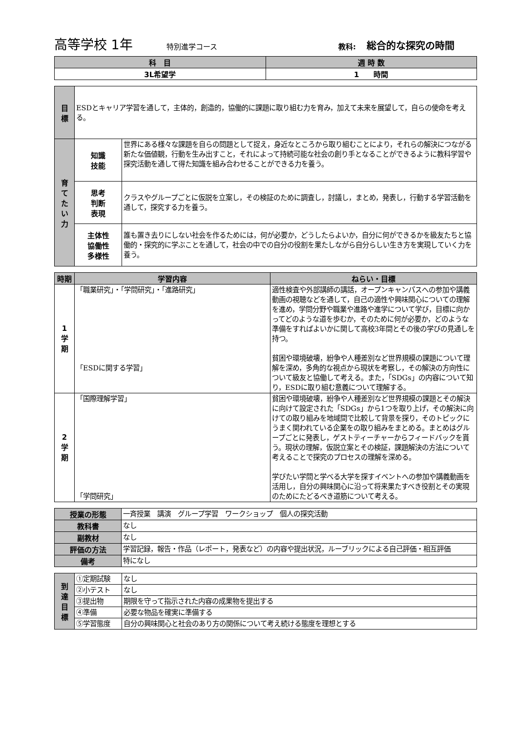高等学校 1年 特別進学コース 教科: 総合的な探究の時間
| 科 目 | 週 時 数 |
| --- | --- |
| 3L希望学 | 1 時間 |
| 目 標 | ESDとキャリア学習を通して，主体的，創造的，協働的に課題に取り組む力を育み，加えて未来を展望して，自らの使命を考える。 | |
| 育 て た い 力 | 知識 技能 | 世界にある様々な課題を自らの問題として捉え，身近なところから取り組むことにより，それらの解決につながる新たな価値観，行動を生み出すこと，それによって持続可能な社会の創り手となることができるように教科学習や探究活動を通して得た知識を組み合わせることができる力を養う。 |
| | 思考 判断 表現 | クラスやグループごとに仮説を立案し，その検証のために調査し，討議し，まとめ，発表し，行動する学習活動を通して，探究する力を養う。 |
| | 主体性 協働性 多様性 | 誰も置き去りにしない社会を作るためには，何が必要か，どうしたらよいか，自分に何ができるかを級友たちと協働的・探究的に学ぶことを通して，社会の中での自分の役割を果たしながら自分らしい生き方を実現していく力を養う。 |
| 時期 | 学習内容 | ねらい・目標 |
| --- | --- | --- |
| 1 学 期 | 「職業研究」・「学問研究」・「進路研究」 「ESDに関する学習」 | 適性検査や外部講師の講話，オープンキャンパスへの参加や講義動画の視聴などを通して，自己の適性や興味関心についての理解を進め，学問分野や職業や進路や進学について学び，目標に向かってどのような道を歩むか，そのために何が必要か，どのような準備をすればよいかに関して高校3年間とその後の学びの見通しを持つ。 貧困や環境破壊，紛争や人種差別など世界規模の課題について理解を深め，多角的な視点から現状を考察し，その解決の方向性について級友と協働して考える。また，「SDGs」の内容について知り，ESDに取り組む意義について理解する。 |
| 2 学 期 | 「国際理解学習」 「学問研究」 | 貧困や環境破壊，紛争や人種差別など世界規模の課題とその解決に向けて設定された「SDGs」から1つを取り上げ，その解決に向けての取り組みを地域間で比較して背景を探り，そのトピックにうまく関われている企業をの取り組みをまとめる。まとめはグループごとに発表し，ゲストティーチャーからフィードバックを貰う。現状の理解，仮説立案とその検証，課題解決の方法について考えることで探究のプロセスの理解を深める。 学びたい学問と学べる大学を探すイベントへの参加や講義動画を活用し，自分の興味関心に沿って将来果たすべき役割とその実現のためにたどるべき道筋について考える。 |
| 授業の形態 | 一斉授業 講演 グループ学習 ワークショップ 個人の探究活動 |
| 教科書 | なし |
| 副教材 | なし |
| 評価の方法 | 学習記録，報告・作品（レポート，発表など）の内容や提出状況，ルーブリックによる自己評価・相互評価 |
| 備考 | 特になし |
| 到 達 目 標 | ①定期試験 | なし |
| | ②小テスト | なし |
| | ③提出物 | 期限を守って指示された内容の成果物を提出する |
| | ④準備 | 必要な物品を確実に準備する |
| | ⑤学習態度 | 自分の興味関心と社会のあり方の関係について考え続ける態度を理想とする |